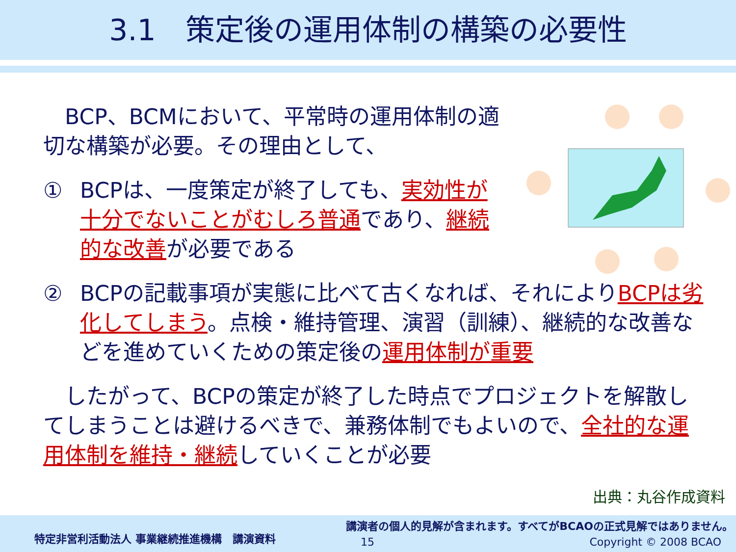3.1　策定後の運用体制の構築の必要性
　BCP、BCMにおいて、平常時の運用体制の適切な構築が必要。その理由として、
① BCPは、一度策定が終了しても、実効性が十分でないことがむしろ普通であり、継続的な改善が必要である
② BCPの記載事項が実態に比べて古くなれば、それによりBCPは劣化してしまう。点検・維持管理、演習（訓練）、継続的な改善などを進めていくための策定後の運用体制が重要
　したがって、BCPの策定が終了した時点でプロジェクトを解散してしまうことは避けるべきで、兼務体制でもよいので、全社的な運用体制を維持・継続していくことが必要
出典：丸谷作成資料
特定非営利活動法人 事業継続推進機構　講演資料
講演者の個人的見解が含まれます。すべてがBCAOの正式見解ではありません。
15 Copyright © 2008 BCAO